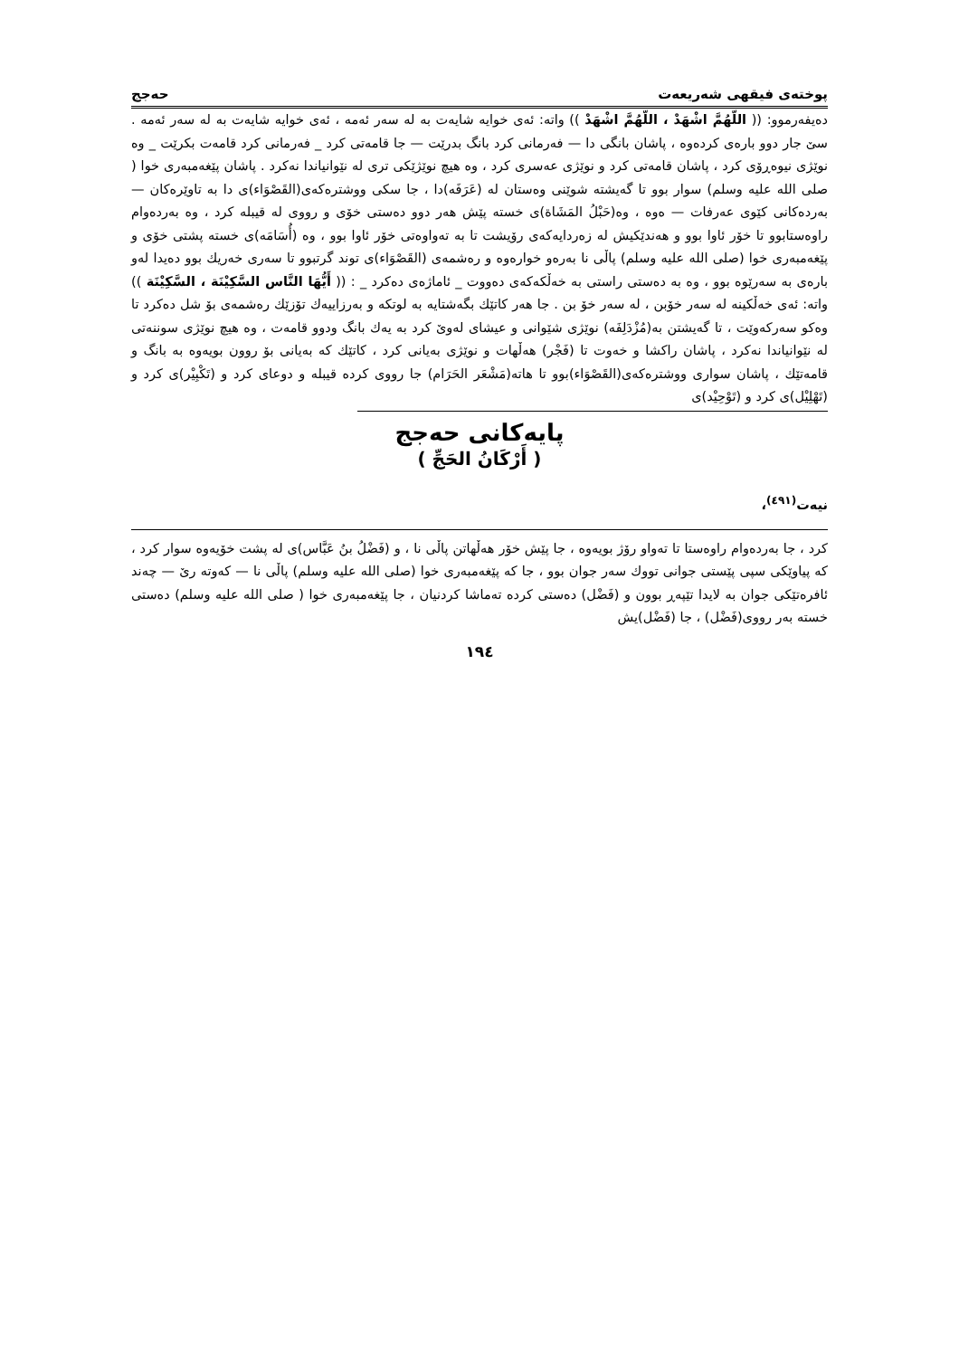پوختەی فیقهی شەریعەت حەجج
دەیفەرموو: (( اللّهُمَّ اشْهَدْ ، اللّهُمَّ اشْهَدْ )) واتە: ئەی خوایە شایەت بە لە سەر ئەمە ، ئەی خوایە شایەت بە لە سەر ئەمە . سێ جار دوو بارەی کردەوە ، پاشان بانگی دا — فەرمانی کرد بانگ بدرێت — جا قامەتی کرد _ فەرمانی کرد قامەت بکرێت _ وە نوێژی نیوەڕۆی کرد ، پاشان قامەتی کرد و نوێژی عەسری کرد ، وە هیچ نوێژێکی تری لە نێوانیاندا نەکرد . پاشان پێغەمبەری خوا ( صلى الله عليه وسلم) سوار بوو تا گەیشتە شوێنی وەستان لە (عَرَفَە)دا ، جا سکی ووشترەکەی(القَصْوَاء)ی دا بە تاوێرەکان — بەردەکانی کێوی عەرفات — ەوە ، وە(حَبْلُ المَشَاة)ی خستە پێش هەر دوو دەستی خۆی و رووی لە قیبلە کرد ، وە بەردەوام راوەستابوو تا خۆر ئاوا بوو و هەندێکیش لە زەردایەکەی رۆیشت تا بە تەواوەتی خۆر ئاوا بوو ، وە (أُسَامَە)ی خستە پشتی خۆی و پێغەمبەری خوا (صلى الله عليه وسلم) پاڵی نا بەرەو خوارەوە و رەشمەی (القَصْوَاء)ی توند گرتبوو تا سەری خەریك بوو دەیدا لەو بارەی بە سەرێوە بوو ، وە بە دەستی راستی بە خەڵکەکەی دەووت _ ئاماژەی دەکرد _ : (( أَيُّهَا النَّاس السَّكِيْنَة ، السَّكِيْنَة )) واتە: ئەی خەڵکینە لە سەر خۆبن ، لە سەر خۆ بن . جا هەر کاتێك بگەشتایە بە لوتکە و بەرزاییەك تۆزێك رەشمەی بۆ شل دەکرد تا وەکو سەرکەوێت ، تا گەیشتن بە(مُزْدَلِفَە) نوێژی شێوانی و عیشای لەوێ کرد بە یەك بانگ ودوو قامەت ، وە هیچ نوێژی سوننەتی لە نێوانیاندا نەکرد ، پاشان راکشا و خەوت تا (فَجْر) هەڵهات و نوێژی بەیانی کرد ، کاتێك کە بەیانی بۆ روون بویەوە بە بانگ و قامەتێك ، پاشان سواری ووشترەکەی(القَصْوَاء)بوو تا هاتە(مَشْعَر الحَرَام) جا رووی کردە قیبلە و دوعای کرد و (تَكْبِيْر)ی کرد و (تَهْلِيْل)ی کرد و (تَوْحِيْد)ی
پایەکانی حەجج
( أَرْكَانُ الحَجِّ )
نیەت<sup>(٤٩١)</sup>،
کرد ، جا بەردەوام راوەستا تا تەواو رۆژ بویەوە ، جا پێش خۆر هەڵهاتن پاڵی نا ، و (فَضْلُ بنُ عَبَّاس)ی لە پشت خۆیەوە سوار کرد ، کە پیاوێکی سپی پێستی جوانی تووك سەر جوان بوو ، جا کە پێغەمبەری خوا (صلى الله عليه وسلم) پاڵی نا — کەوتە رێ — چەند ئافرەتێکی جوان بە لایدا تێپەڕ بوون و (فَضْل) دەستی کردە تەماشا کردنیان ، جا پێغەمبەری خوا ( صلى الله عليه وسلم) دەستی خستە بەر رووی(فَضْل) ، جا (فَضْل)یش
١٩٤